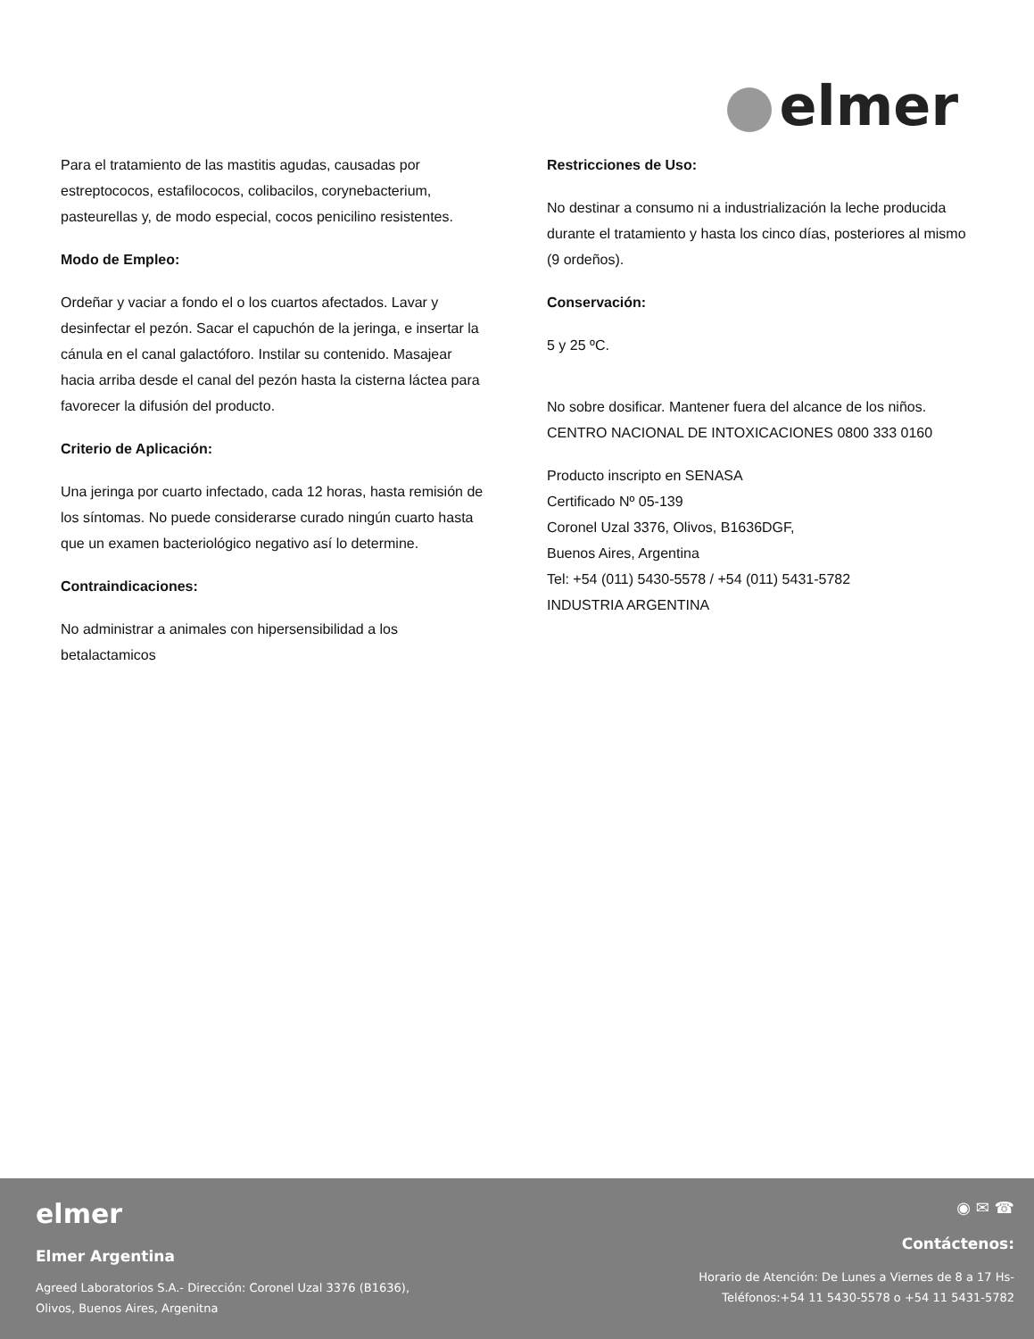elmer
Para el tratamiento de las mastitis agudas, causadas por estreptococos, estafilococos, colibacilos, corynebacterium, pasteurellas y, de modo especial, cocos penicilino resistentes.
Modo de Empleo:
Ordeñar y vaciar a fondo el o los cuartos afectados. Lavar y desinfectar el pezón. Sacar el capuchón de la jeringa, e insertar la cánula en el canal galactóforo. Instilar su contenido. Masajear hacia arriba desde el canal del pezón hasta la cisterna láctea para favorecer la difusión del producto.
Criterio de Aplicación:
Una jeringa por cuarto infectado, cada 12 horas, hasta remisión de los síntomas. No puede considerarse curado ningún cuarto hasta que un examen bacteriológico negativo así lo determine.
Contraindicaciones:
No administrar a animales con hipersensibilidad a los betalactamicos
Restricciones de Uso:
No destinar a consumo ni a industrialización la leche producida durante el tratamiento y hasta los cinco días, posteriores al mismo (9 ordeños).
Conservación:
5 y 25 ºC.
No sobre dosificar. Mantener fuera del alcance de los niños. CENTRO NACIONAL DE INTOXICACIONES 0800 333 0160
Producto inscripto en SENASA
Certificado Nº 05-139
Coronel Uzal 3376, Olivos, B1636DGF,
Buenos Aires, Argentina
Tel: +54 (011) 5430-5578 / +54 (011) 5431-5782
INDUSTRIA ARGENTINA
elmer
Elmer Argentina
Agreed Laboratorios S.A.- Dirección: Coronel Uzal 3376 (B1636),
Olivos, Buenos Aires, Argenitna
◉ ✉ ☎
Contáctenos:
Horario de Atención: De Lunes a Viernes de 8 a 17 Hs-
Teléfonos:+54 11 5430-5578 o +54 11 5431-5782